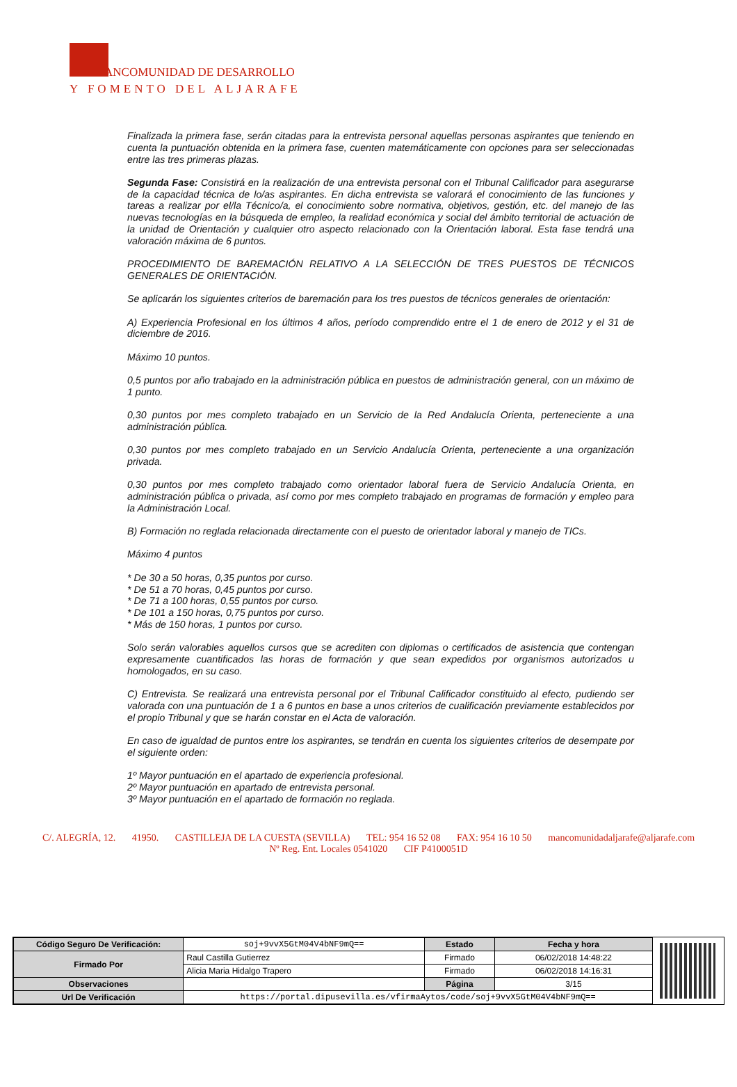ANCOMUNIDAD DE DESARROLLO
Y FOMENTO DEL ALJARAFE
Finalizada la primera fase, serán citadas para la entrevista personal aquellas personas aspirantes que teniendo en cuenta la puntuación obtenida en la primera fase, cuenten matemáticamente con opciones para ser seleccionadas entre las tres primeras plazas.
Segunda Fase: Consistirá en la realización de una entrevista personal con el Tribunal Calificador para asegurarse de la capacidad técnica de lo/as aspirantes. En dicha entrevista se valorará el conocimiento de las funciones y tareas a realizar por el/la Técnico/a, el conocimiento sobre normativa, objetivos, gestión, etc. del manejo de las nuevas tecnologías en la búsqueda de empleo, la realidad económica y social del ámbito territorial de actuación de la unidad de Orientación y cualquier otro aspecto relacionado con la Orientación laboral. Esta fase tendrá una valoración máxima de 6 puntos.
PROCEDIMIENTO DE BAREMACIÓN RELATIVO A LA SELECCIÓN DE TRES PUESTOS DE TÉCNICOS GENERALES DE ORIENTACIÓN.
Se aplicarán los siguientes criterios de baremación para los tres puestos de técnicos generales de orientación:
A) Experiencia Profesional en los últimos 4 años, período comprendido entre el 1 de enero de 2012 y el 31 de diciembre de 2016.
Máximo 10 puntos.
0,5 puntos por año trabajado en la administración pública en puestos de administración general, con un máximo de 1 punto.
0,30 puntos por mes completo trabajado en un Servicio de la Red Andalucía Orienta, perteneciente a una administración pública.
0,30 puntos por mes completo trabajado en un Servicio Andalucía Orienta, perteneciente a una organización privada.
0,30 puntos por mes completo trabajado como orientador laboral fuera de Servicio Andalucía Orienta, en administración pública o privada, así como por mes completo trabajado en programas de formación y empleo para la Administración Local.
B) Formación no reglada relacionada directamente con el puesto de orientador laboral y manejo de TICs.
Máximo 4 puntos
* De 30 a 50 horas, 0,35 puntos por curso.
* De 51 a 70 horas, 0,45 puntos por curso.
* De 71 a 100 horas, 0,55 puntos por curso.
* De 101 a 150 horas, 0,75 puntos por curso.
* Más de 150 horas, 1 puntos por curso.
Solo serán valorables aquellos cursos que se acrediten con diplomas o certificados de asistencia que contengan expresamente cuantificados las horas de formación y que sean expedidos por organismos autorizados u homologados, en su caso.
C) Entrevista. Se realizará una entrevista personal por el Tribunal Calificador constituido al efecto, pudiendo ser valorada con una puntuación de 1 a 6 puntos en base a unos criterios de cualificación previamente establecidos por el propio Tribunal y que se harán constar en el Acta de valoración.
En caso de igualdad de puntos entre los aspirantes, se tendrán en cuenta los siguientes criterios de desempate por el siguiente orden:
1º Mayor puntuación en el apartado de experiencia profesional.
2º Mayor puntuación en apartado de entrevista personal.
3º Mayor puntuación en el apartado de formación no reglada.
C/. ALEGRÍA, 12. 41950. CASTILLEJA DE LA CUESTA (SEVILLA) TEL: 954 16 52 08 FAX: 954 16 10 50 mancomunidadaljarafe@aljarafe.com
Nº Reg. Ent. Locales 0541020 CIF P4100051D
| Código Seguro De Verificación: | soj+9vvX5GtM04V4bNF9mQ== | Estado | Fecha y hora |
| Firmado Por | Raul Castilla Gutierrez | Firmado | 06/02/2018 14:48:22 |
| | Alicia Maria Hidalgo Trapero | Firmado | 06/02/2018 14:16:31 |
| Observaciones | | Página | 3/15 |
| Url De Verificación | https://portal.dipusevilla.es/vfirmaAytos/code/soj+9vvX5GtM04V4bNF9mQ== | | |